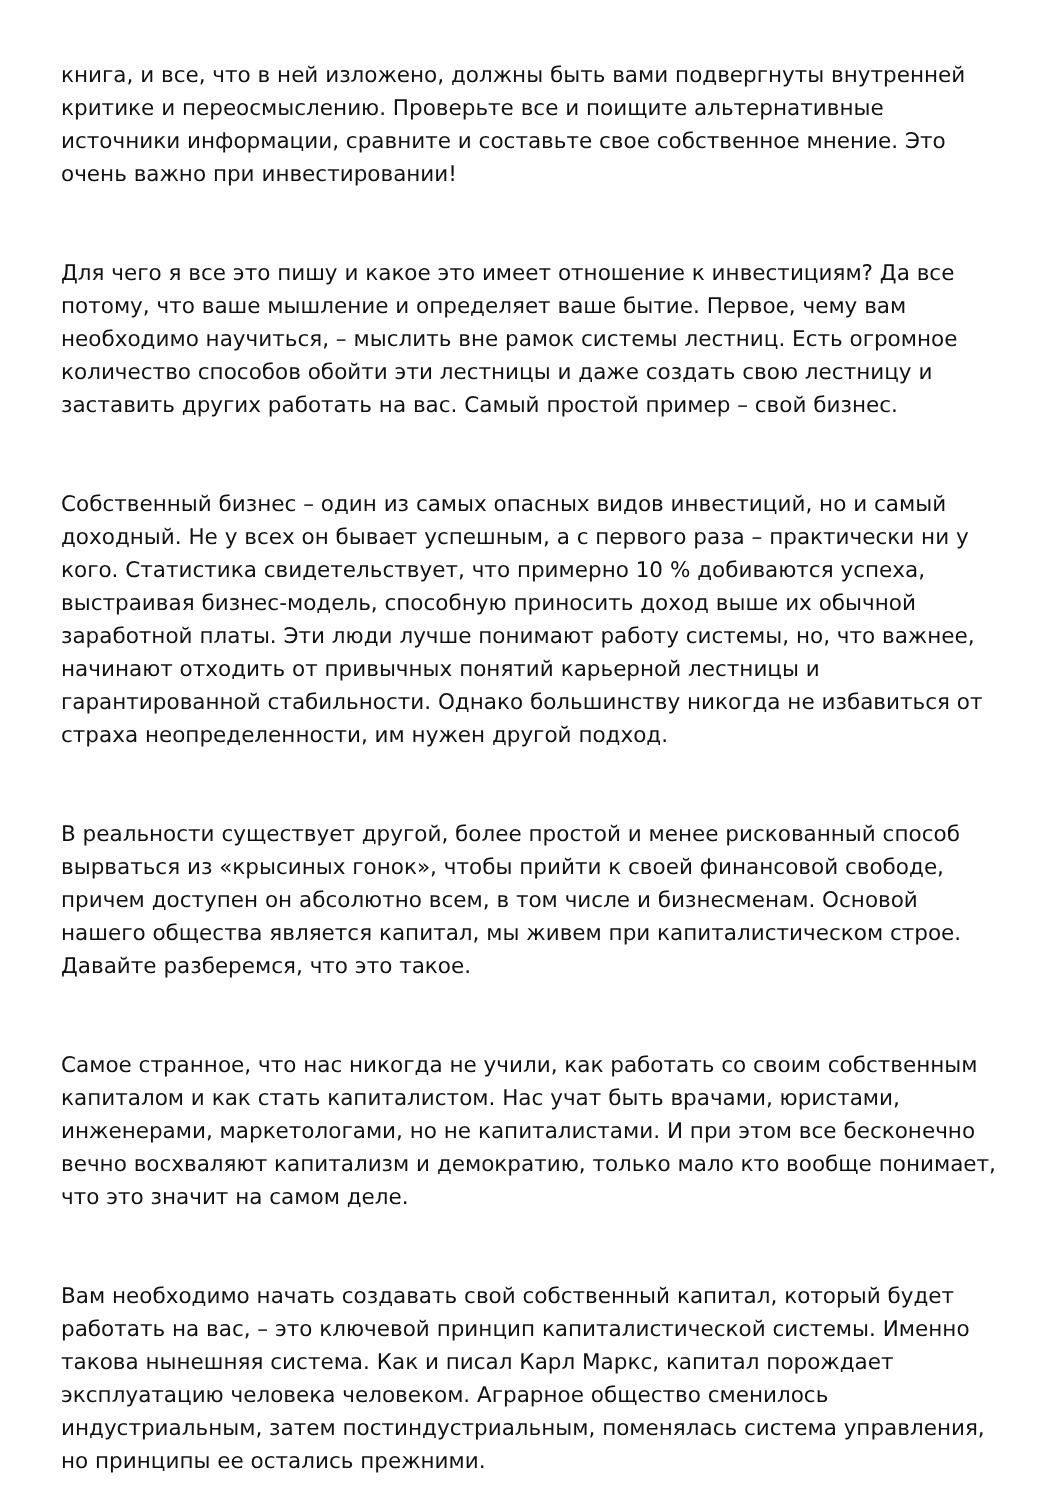книга, и все, что в ней изложено, должны быть вами подвергнуты внутренней критике и переосмыслению. Проверьте все и поищите альтернативные источники информации, сравните и составьте свое собственное мнение. Это очень важно при инвестировании!
Для чего я все это пишу и какое это имеет отношение к инвестициям? Да все потому, что ваше мышление и определяет ваше бытие. Первое, чему вам необходимо научиться, – мыслить вне рамок системы лестниц. Есть огромное количество способов обойти эти лестницы и даже создать свою лестницу и заставить других работать на вас. Самый простой пример – свой бизнес.
Собственный бизнес – один из самых опасных видов инвестиций, но и самый доходный. Не у всех он бывает успешным, а с первого раза – практически ни у кого. Статистика свидетельствует, что примерно 10 % добиваются успеха, выстраивая бизнес-модель, способную приносить доход выше их обычной заработной платы. Эти люди лучше понимают работу системы, но, что важнее, начинают отходить от привычных понятий карьерной лестницы и гарантированной стабильности. Однако большинству никогда не избавиться от страха неопределенности, им нужен другой подход.
В реальности существует другой, более простой и менее рискованный способ вырваться из «крысиных гонок», чтобы прийти к своей финансовой свободе, причем доступен он абсолютно всем, в том числе и бизнесменам. Основой нашего общества является капитал, мы живем при капиталистическом строе. Давайте разберемся, что это такое.
Самое странное, что нас никогда не учили, как работать со своим собственным капиталом и как стать капиталистом. Нас учат быть врачами, юристами, инженерами, маркетологами, но не капиталистами. И при этом все бесконечно вечно восхваляют капитализм и демократию, только мало кто вообще понимает, что это значит на самом деле.
Вам необходимо начать создавать свой собственный капитал, который будет работать на вас, – это ключевой принцип капиталистической системы. Именно такова нынешняя система. Как и писал Карл Маркс, капитал порождает эксплуатацию человека человеком. Аграрное общество сменилось индустриальным, затем постиндустриальным, поменялась система управления, но принципы ее остались прежними.